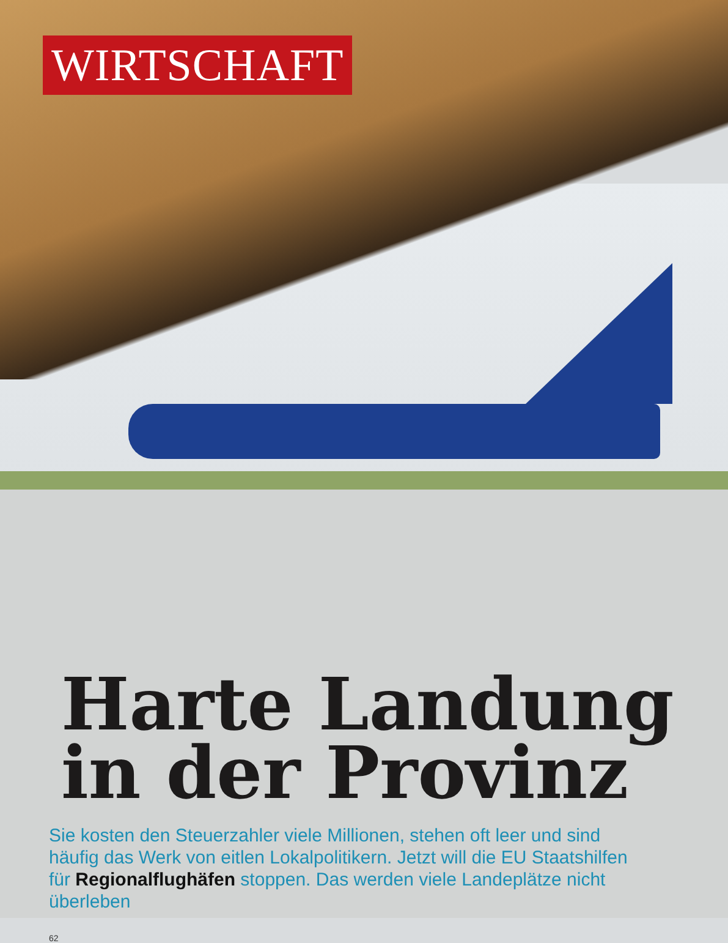WIRTSCHAFT
Harte Landung
in der Provinz
Sie kosten den Steuerzahler viele Millionen, stehen oft leer und sind häufig das Werk von eitlen Lokalpolitikern. Jetzt will die EU Staatshilfen für Regionalflughäfen stoppen. Das werden viele Landeplätze nicht überleben
62